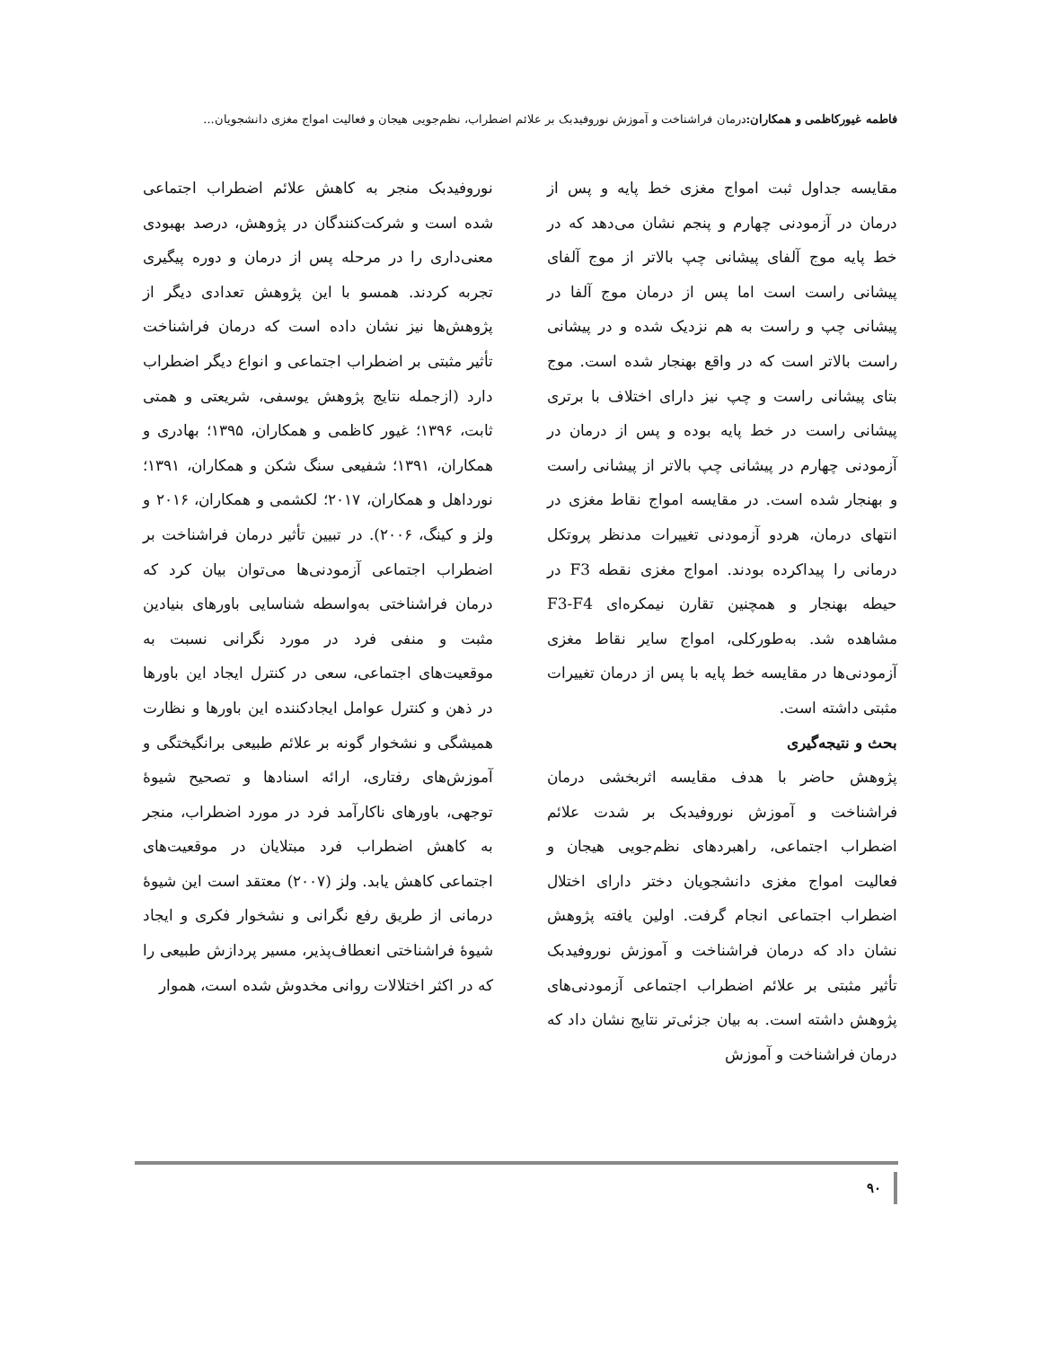فاطمه غیورکاظمی و همکاران: درمان فراشناخت و آموزش نوروفیدبک بر علائم اضطراب، نظم‌جویی هیجان و فعالیت امواج مغزی دانشجویان...
مقایسه جداول ثبت امواج مغزی خط پایه و پس از درمان در آزمودنی چهارم و پنجم نشان می‌دهد که در خط پایه موج آلفای پیشانی چپ بالاتر از موج آلفای پیشانی راست است اما پس از درمان موج آلفا در پیشانی چپ و راست به هم نزدیک شده و در پیشانی راست بالاتر است که در واقع بهنجار شده است. موج بتای پیشانی راست و چپ نیز دارای اختلاف با برتری پیشانی راست در خط پایه بوده و پس از درمان در آزمودنی چهارم در پیشانی چپ بالاتر از پیشانی راست و بهنجار شده است. در مقایسه امواج نقاط مغزی در انتهای درمان، هردو آزمودنی تغییرات مدنظر پروتکل درمانی را پیداکرده بودند. امواج مغزی نقطه F3 در حیطه بهنجار و همچنین تقارن نیمکره‌ای F3-F4 مشاهده شد. به‌طورکلی، امواج سایر نقاط مغزی آزمودنی‌ها در مقایسه خط پایه با پس از درمان تغییرات مثبتی داشته است.
بحث و نتیجه‌گیری
پژوهش حاضر با هدف مقایسه اثربخشی درمان فراشناخت و آموزش نوروفیدبک بر شدت علائم اضطراب اجتماعی، راهبردهای نظم‌جویی هیجان و فعالیت امواج مغزی دانشجویان دختر دارای اختلال اضطراب اجتماعی انجام گرفت. اولین یافته پژوهش نشان داد که درمان فراشناخت و آموزش نوروفیدبک تأثیر مثبتی بر علائم اضطراب اجتماعی آزمودنی‌های پژوهش داشته است. به بیان جزئی‌تر نتایج نشان داد که درمان فراشناخت و آموزش
نوروفیدبک منجر به کاهش علائم اضطراب اجتماعی شده است و شرکت‌کنندگان در پژوهش، درصد بهبودی معنی‌داری را در مرحله پس از درمان و دوره پیگیری تجربه کردند. همسو با این پژوهش تعدادی دیگر از پژوهش‌ها نیز نشان داده است که درمان فراشناخت تأثیر مثبتی بر اضطراب اجتماعی و انواع دیگر اضطراب دارد (ازجمله نتایج پژوهش یوسفی، شریعتی و همتی ثابت، ۱۳۹۶؛ غیور کاظمی و همکاران، ۱۳۹۵؛ بهادری و همکاران، ۱۳۹۱؛ شفیعی سنگ شکن و همکاران، ۱۳۹۱؛ نورداهل و همکاران، ۲۰۱۷؛ لکشمی و همکاران، ۲۰۱۶ و ولز و کینگ، ۲۰۰۶). در تبیین تأثیر درمان فراشناخت بر اضطراب اجتماعی آزمودنی‌ها می‌توان بیان کرد که درمان فراشناختی به‌واسطه شناسایی باورهای بنیادین مثبت و منفی فرد در مورد نگرانی نسبت به موقعیت‌های اجتماعی، سعی در کنترل ایجاد این باورها در ذهن و کنترل عوامل ایجادکننده این باورها و نظارت همیشگی و نشخوار گونه بر علائم طبیعی برانگیختگی و آموزش‌های رفتاری، ارائه اسنادها و تصحیح شیوهٔ توجهی، باورهای ناکارآمد فرد در مورد اضطراب، منجر به کاهش اضطراب فرد مبتلایان در موقعیت‌های اجتماعی کاهش یابد. ولز (۲۰۰۷) معتقد است این شیوهٔ درمانی از طریق رفع نگرانی و نشخوار فکری و ایجاد شیوهٔ فراشناختی انعطاف‌پذیر، مسیر پردازش طبیعی را که در اکثر اختلالات روانی مخدوش شده است، هموار
۹۰